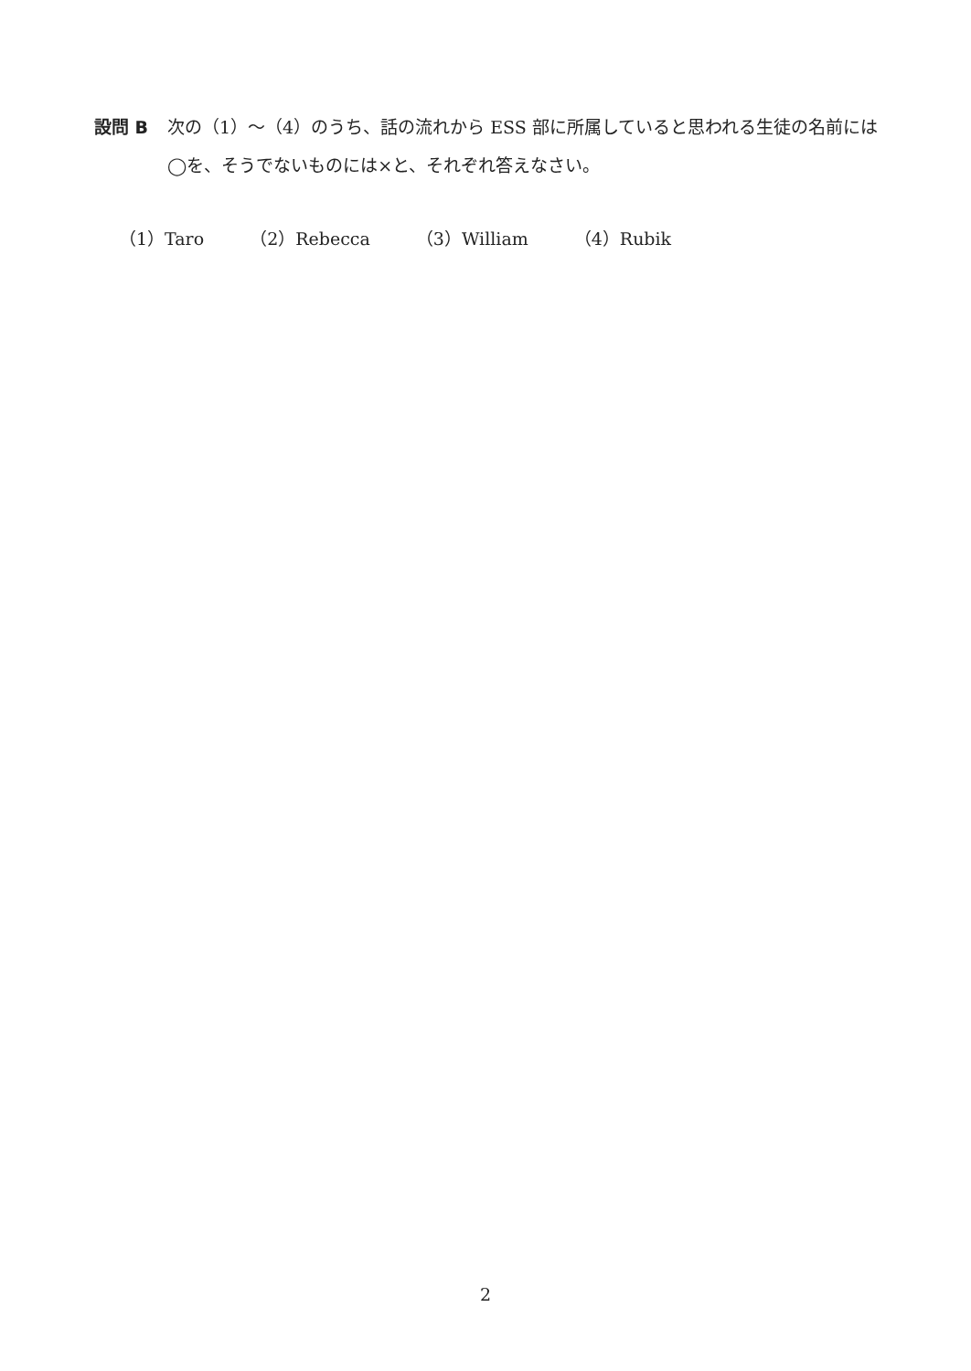設問 B 次の（1）～（4）のうち、話の流れから ESS 部に所属していると思われる生徒の名前には◯を、そうでないものには×と、それぞれ答えなさい。
（1）Taro （2）Rebecca （3）William （4）Rubik
2